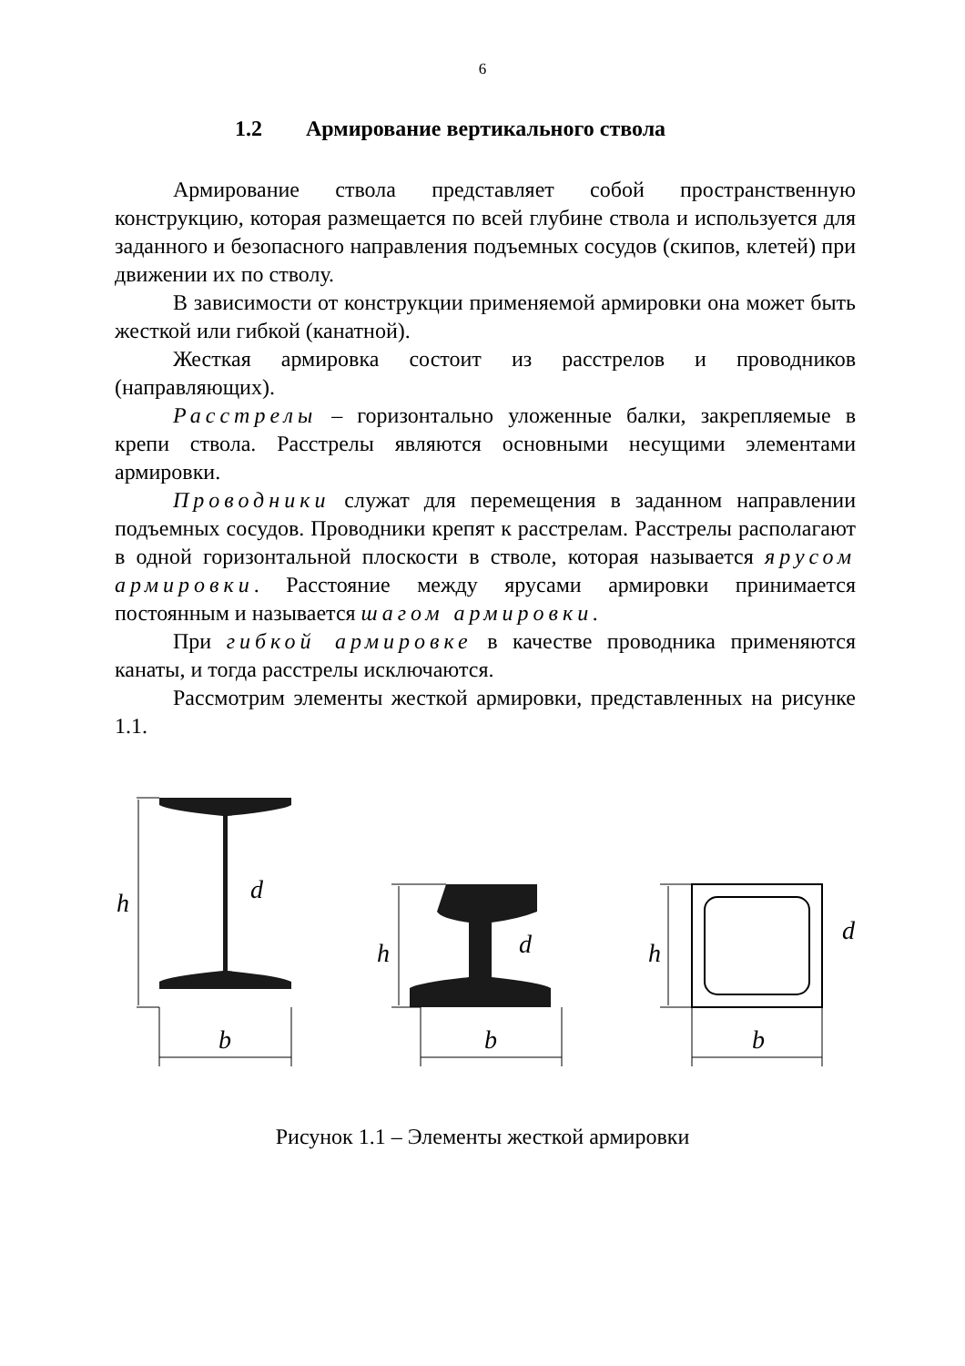6
1.2 Армирование вертикального ствола
Армирование ствола представляет собой пространственную конструкцию, которая размещается по всей глубине ствола и используется для заданного и безопасного направления подъемных сосудов (скипов, клетей) при движении их по стволу.
В зависимости от конструкции применяемой армировки она может быть жесткой или гибкой (канатной).
Жесткая армировка состоит из расстрелов и проводников (направляющих).
Расстрелы – горизонтально уложенные балки, закрепляемые в крепи ствола. Расстрелы являются основными несущими элементами армировки.
Проводники служат для перемещения в заданном направлении подъемных сосудов. Проводники крепят к расстрелам. Расстрелы располагают в одной горизонтальной плоскости в стволе, которая называется ярусом армировки. Расстояние между ярусами армировки принимается постоянным и называется шагом армировки.
При гибкой армировке в качестве проводника применяются канаты, и тогда расстрелы исключаются.
Рассмотрим элементы жесткой армировки, представленных на рисунке 1.1.
h
d
b
h
d
b
h
d
b
Рисунок 1.1 – Элементы жесткой армировки